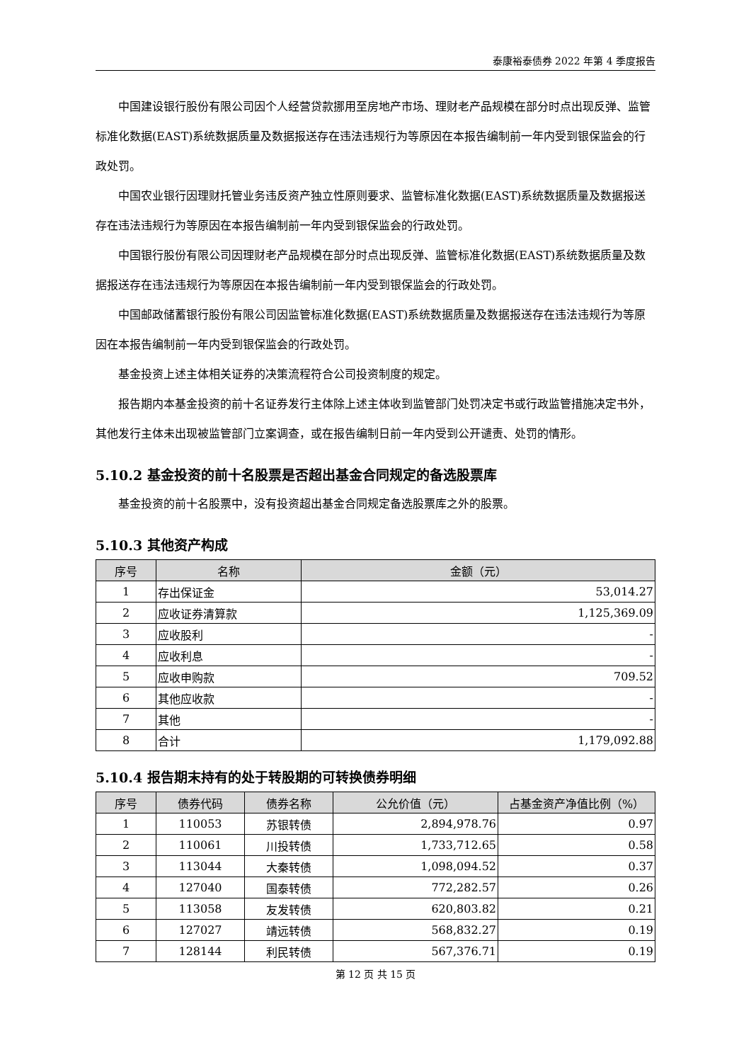泰康裕泰债券 2022 年第 4 季度报告
中国建设银行股份有限公司因个人经营贷款挪用至房地产市场、理财老产品规模在部分时点出现反弹、监管标准化数据(EAST)系统数据质量及数据报送存在违法违规行为等原因在本报告编制前一年内受到银保监会的行政处罚。
中国农业银行因理财托管业务违反资产独立性原则要求、监管标准化数据(EAST)系统数据质量及数据报送存在违法违规行为等原因在本报告编制前一年内受到银保监会的行政处罚。
中国银行股份有限公司因理财老产品规模在部分时点出现反弹、监管标准化数据(EAST)系统数据质量及数据报送存在违法违规行为等原因在本报告编制前一年内受到银保监会的行政处罚。
中国邮政储蓄银行股份有限公司因监管标准化数据(EAST)系统数据质量及数据报送存在违法违规行为等原因在本报告编制前一年内受到银保监会的行政处罚。
基金投资上述主体相关证券的决策流程符合公司投资制度的规定。
报告期内本基金投资的前十名证券发行主体除上述主体收到监管部门处罚决定书或行政监管措施决定书外，其他发行主体未出现被监管部门立案调查，或在报告编制日前一年内受到公开谴责、处罚的情形。
5.10.2 基金投资的前十名股票是否超出基金合同规定的备选股票库
基金投资的前十名股票中，没有投资超出基金合同规定备选股票库之外的股票。
5.10.3 其他资产构成
| 序号 | 名称 | 金额（元） |
| --- | --- | --- |
| 1 | 存出保证金 | 53,014.27 |
| 2 | 应收证券清算款 | 1,125,369.09 |
| 3 | 应收股利 | - |
| 4 | 应收利息 | - |
| 5 | 应收申购款 | 709.52 |
| 6 | 其他应收款 | - |
| 7 | 其他 | - |
| 8 | 合计 | 1,179,092.88 |
5.10.4 报告期末持有的处于转股期的可转换债券明细
| 序号 | 债券代码 | 债券名称 | 公允价值（元） | 占基金资产净值比例（%） |
| --- | --- | --- | --- | --- |
| 1 | 110053 | 苏银转债 | 2,894,978.76 | 0.97 |
| 2 | 110061 | 川投转债 | 1,733,712.65 | 0.58 |
| 3 | 113044 | 大秦转债 | 1,098,094.52 | 0.37 |
| 4 | 127040 | 国泰转债 | 772,282.57 | 0.26 |
| 5 | 113058 | 友发转债 | 620,803.82 | 0.21 |
| 6 | 127027 | 靖远转债 | 568,832.27 | 0.19 |
| 7 | 128144 | 利民转债 | 567,376.71 | 0.19 |
第 12 页 共 15 页